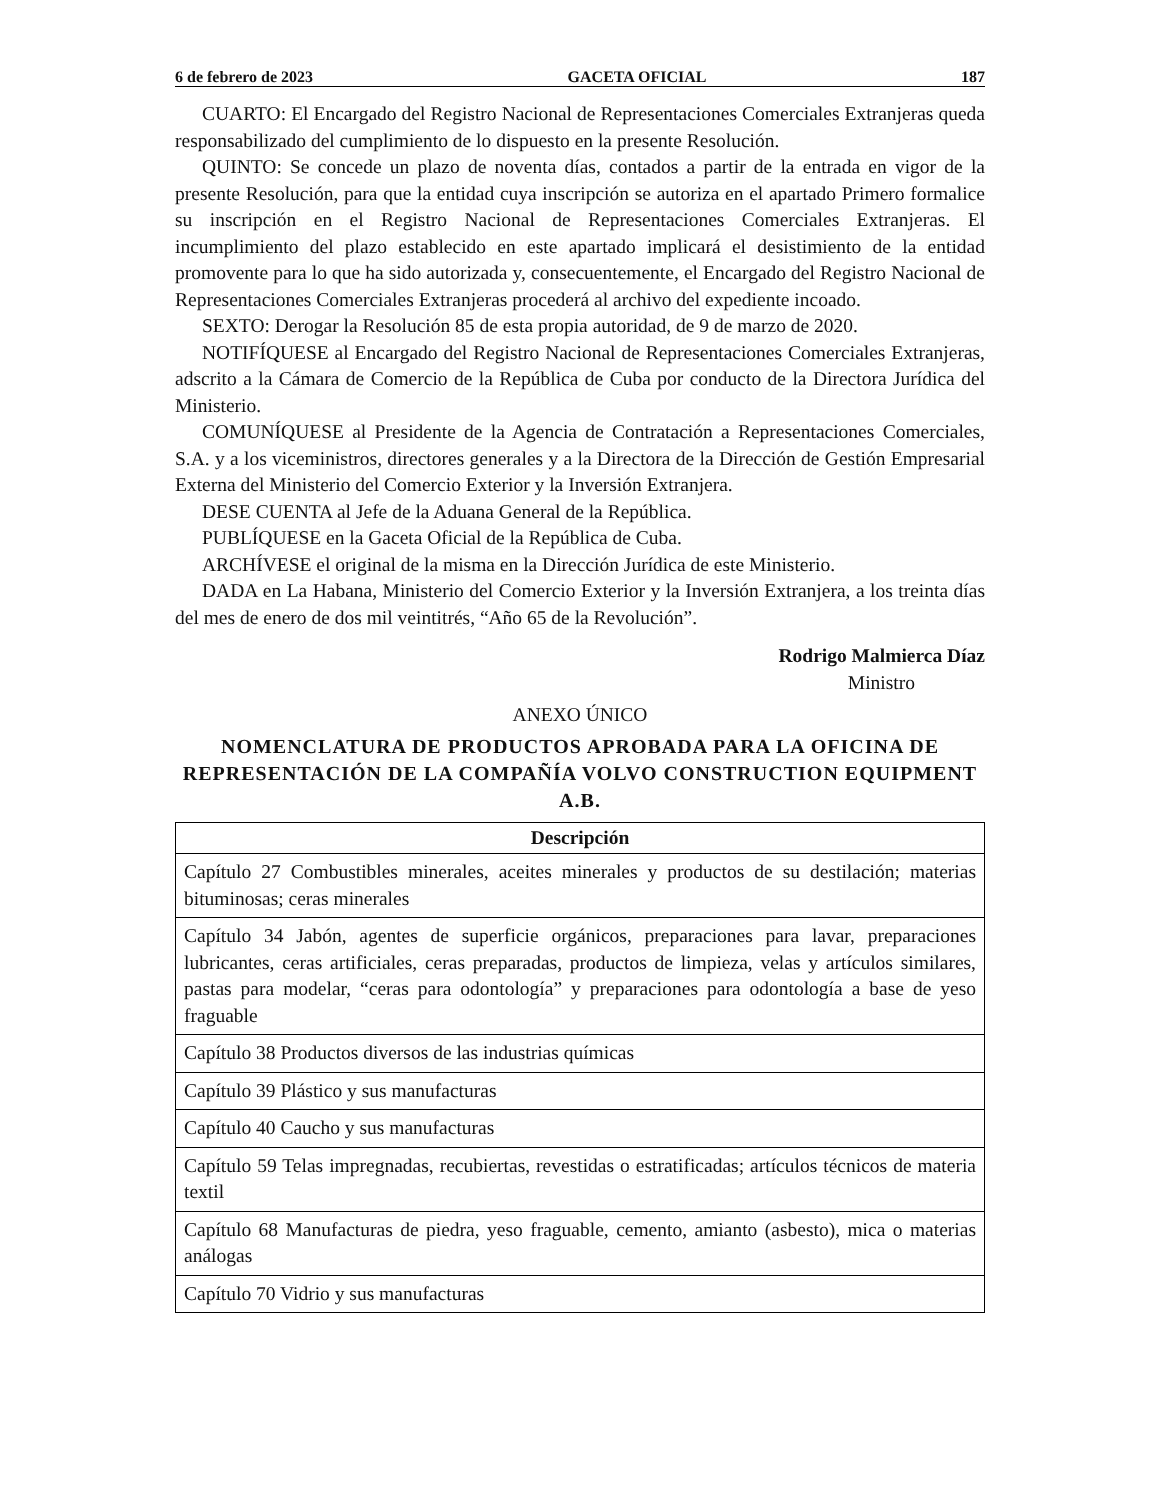6 de febrero de 2023 GACETA OFICIAL 187
CUARTO: El Encargado del Registro Nacional de Representaciones Comerciales Extranjeras queda responsabilizado del cumplimiento de lo dispuesto en la presente Resolución.
QUINTO: Se concede un plazo de noventa días, contados a partir de la entrada en vigor de la presente Resolución, para que la entidad cuya inscripción se autoriza en el apartado Primero formalice su inscripción en el Registro Nacional de Representaciones Comerciales Extranjeras. El incumplimiento del plazo establecido en este apartado implicará el desistimiento de la entidad promovente para lo que ha sido autorizada y, consecuentemente, el Encargado del Registro Nacional de Representaciones Comerciales Extranjeras procederá al archivo del expediente incoado.
SEXTO: Derogar la Resolución 85 de esta propia autoridad, de 9 de marzo de 2020.
NOTIFÍQUESE al Encargado del Registro Nacional de Representaciones Comerciales Extranjeras, adscrito a la Cámara de Comercio de la República de Cuba por conducto de la Directora Jurídica del Ministerio.
COMUNÍQUESE al Presidente de la Agencia de Contratación a Representaciones Comerciales, S.A. y a los viceministros, directores generales y a la Directora de la Dirección de Gestión Empresarial Externa del Ministerio del Comercio Exterior y la Inversión Extranjera.
DESE CUENTA al Jefe de la Aduana General de la República.
PUBLÍQUESE en la Gaceta Oficial de la República de Cuba.
ARCHÍVESE el original de la misma en la Dirección Jurídica de este Ministerio.
DADA en La Habana, Ministerio del Comercio Exterior y la Inversión Extranjera, a los treinta días del mes de enero de dos mil veintitrés, “Año 65 de la Revolución”.
Rodrigo Malmierca Díaz
Ministro
ANEXO ÚNICO
NOMENCLATURA DE PRODUCTOS APROBADA PARA LA OFICINA DE REPRESENTACIÓN DE LA COMPAÑÍA VOLVO CONSTRUCTION EQUIPMENT A.B.
| Descripción |
| --- |
| Capítulo 27 Combustibles minerales, aceites minerales y productos de su destilación; materias bituminosas; ceras minerales |
| Capítulo 34 Jabón, agentes de superficie orgánicos, preparaciones para lavar, preparaciones lubricantes, ceras artificiales, ceras preparadas, productos de limpieza, velas y artículos similares, pastas para modelar, “ceras para odontología” y preparaciones para odontología a base de yeso fraguable |
| Capítulo 38 Productos diversos de las industrias químicas |
| Capítulo 39 Plástico y sus manufacturas |
| Capítulo 40 Caucho y sus manufacturas |
| Capítulo 59 Telas impregnadas, recubiertas, revestidas o estratificadas; artículos técnicos de materia textil |
| Capítulo 68 Manufacturas de piedra, yeso fraguable, cemento, amianto (asbesto), mica o materias análogas |
| Capítulo 70 Vidrio y sus manufacturas |